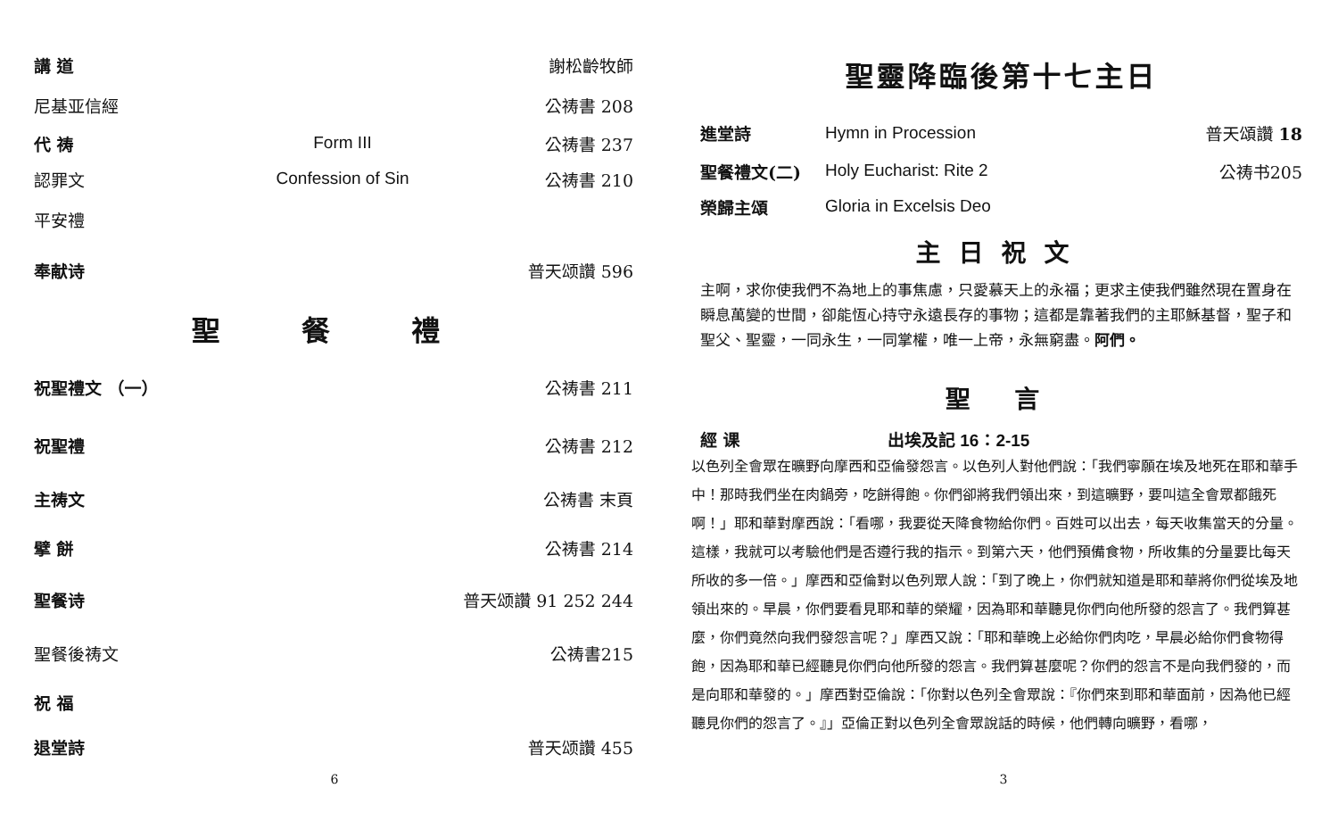講 道 謝松齡牧師
尼基亚信經 公祷書 208
代 祷 Form III 公祷書 237
認罪文 Confession of Sin 公祷書 210
平安禮
奉献诗 普天颂讚 596
聖 餐 禮
祝聖禮文 （一） 公祷書 211
祝聖禮 公祷書 212
主祷文 公祷書 末頁
擘 餅 公祷書 214
聖餐诗 普天颂讚 91 252 244
聖餐後祷文 公祷書215
祝 福
退堂詩 普天颂讚 455
6
聖靈降臨後第十七主日
進堂詩 Hymn in Procession 普天頌讚 18
聖餐禮文(二) Holy Eucharist: Rite 2 公祷书205
榮歸主頌 Gloria in Excelsis Deo
主日祝文
主啊，求你使我們不為地上的事焦慮，只愛慕天上的永福；更求主使我們雖然現在置身在瞬息萬變的世間，卻能恆心持守永遠長存的事物；這都是靠著我們的主耶穌基督，聖子和聖父、聖靈，一同永生，一同掌權，唯一上帝，永無窮盡。阿們。
聖 言
經 课 出埃及記 16：2-15
以色列全會眾在曠野向摩西和亞倫發怨言。以色列人對他們說：「我們寧願在埃及地死在耶和華手中！那時我們坐在肉鍋旁，吃餅得飽。你們卻將我們領出來，到這曠野，要叫這全會眾都餓死啊！」耶和華對摩西說：「看哪，我要從天降食物給你們。百姓可以出去，每天收集當天的分量。這樣，我就可以考驗他們是否遵行我的指示。到第六天，他們預備食物，所收集的分量要比每天所收的多一倍。」摩西和亞倫對以色列眾人說：「到了晚上，你們就知道是耶和華將你們從埃及地領出來的。早晨，你們要看見耶和華的榮耀，因為耶和華聽見你們向他所發的怨言了。我們算甚麼，你們竟然向我們發怨言呢？」摩西又說：「耶和華晚上必給你們肉吃，早晨必給你們食物得飽，因為耶和華已經聽見你們向他所發的怨言。我們算甚麼呢？你們的怨言不是向我們發的，而是向耶和華發的。」摩西對亞倫說：「你對以色列全會眾說：『你們來到耶和華面前，因為他已經聽見你們的怨言了。』」亞倫正對以色列全會眾說話的時候，他們轉向曠野，看哪，
3